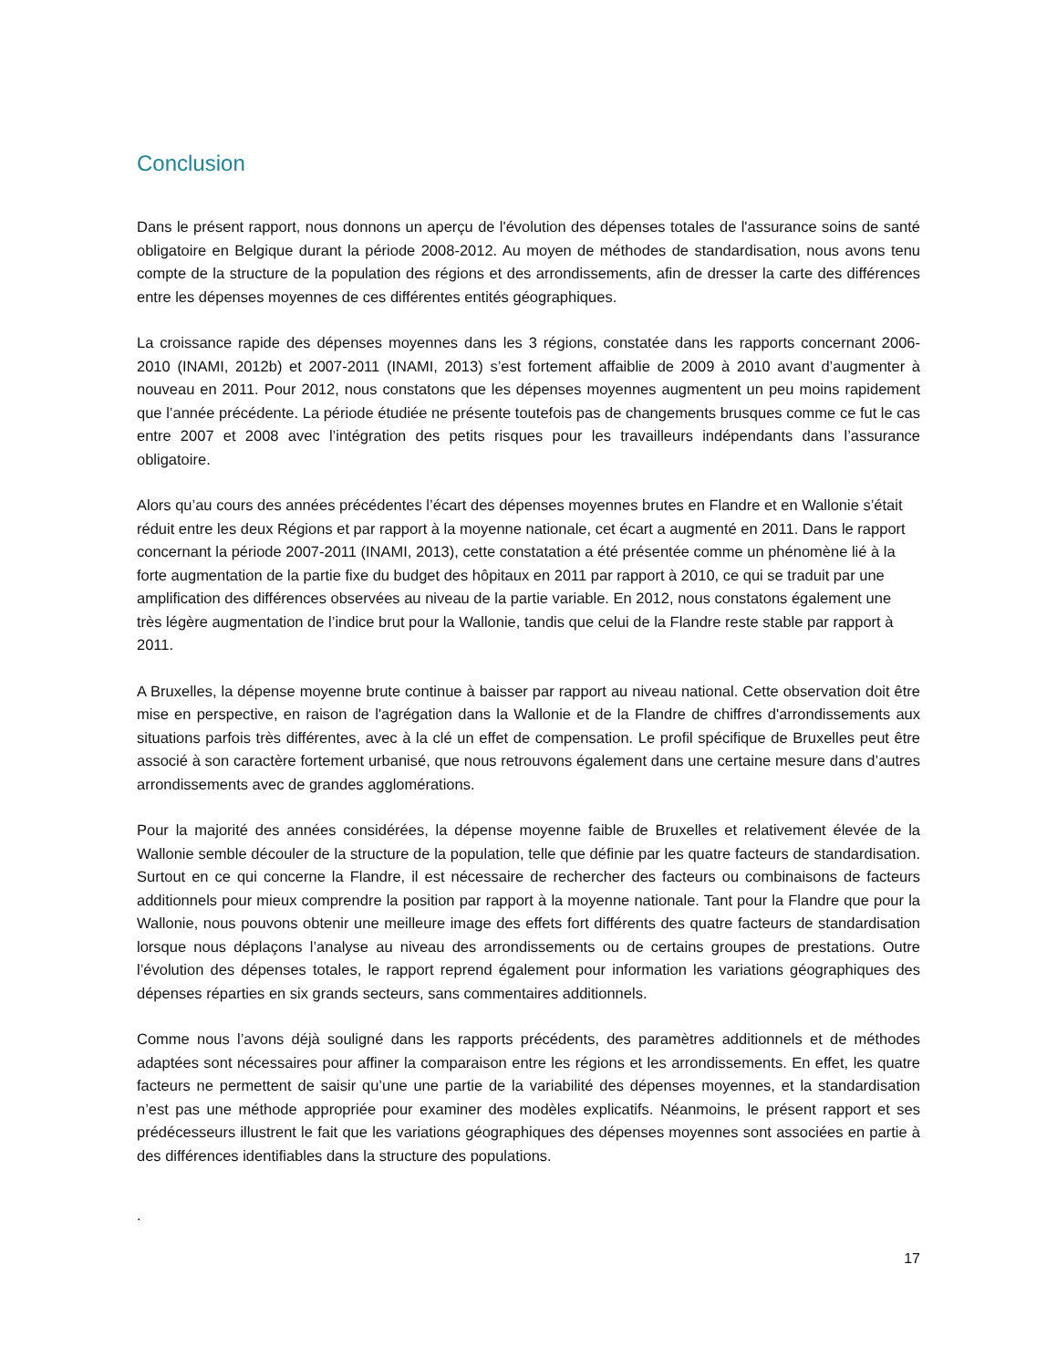Conclusion
Dans le présent rapport, nous donnons un aperçu de l'évolution des dépenses totales de l'assurance soins de santé obligatoire en Belgique durant la période 2008-2012. Au moyen de méthodes de standardisation, nous avons tenu compte de la structure de la population des régions et des arrondissements, afin de dresser la carte des différences entre les dépenses moyennes de ces différentes entités géographiques.
La croissance rapide des dépenses moyennes dans les 3 régions, constatée dans les rapports concernant 2006-2010 (INAMI, 2012b) et 2007-2011 (INAMI, 2013) s’est fortement affaiblie de 2009 à 2010 avant d’augmenter à nouveau en 2011. Pour 2012, nous constatons que les dépenses moyennes augmentent un peu moins rapidement que l’année précédente. La période étudiée ne présente toutefois pas de change­ments brusques comme ce fut le cas entre 2007 et 2008 avec l’intégration des petits risques pour les travail­leurs indépendants dans l’assurance obligatoire.
Alors qu’au cours des années précédentes l’écart des dépenses moyennes brutes en Flandre et en Wallonie s’était réduit entre les deux Régions et par rapport à la moyenne nationale, cet écart a augmenté en 2011. Dans le rapport concernant la période 2007-2011 (INAMI, 2013), cette constatation a été présentée comme un phénomène lié à la forte augmentation de la partie fixe du budget des hôpitaux en 2011 par rapport à 2010, ce qui se traduit par une amplification des différences observées au niveau de la partie variable. En 2012, nous constatons également une très légère augmentation de l’indice brut pour la Wallonie, tandis que celui de la Flandre reste stable par rapport à 2011.
A Bruxelles, la dépense moyenne brute continue à baisser par rapport au niveau national. Cette observation doit être mise en perspective, en raison de l'agrégation dans la Wallonie et de la Flandre de chiffres d'arron­dissements aux situations parfois très différentes, avec à la clé un effet de compensation. Le profil spécifique de Bruxelles peut être associé à son caractère fortement urbanisé, que nous retrouvons également dans une certaine mesure dans d’autres arrondissements avec de grandes agglomérations.
Pour la majorité des années considérées, la dépense moyenne faible de Bruxelles et relativement élevée de la Wallonie semble découler de la structure de la population, telle que définie par les quatre facteurs de standardisation. Surtout en ce qui concerne la Flandre, il est nécessaire de rechercher des facteurs ou com­binaisons de facteurs additionnels pour mieux comprendre la position par rapport à la moyenne nationale. Tant pour la Flandre que pour la Wallonie, nous pouvons obtenir une meilleure image des effets fort diffé­rents des quatre facteurs de standardisation lorsque nous déplaçons l’analyse au niveau des arrondisse­ments ou de certains groupes de prestations. Outre l’évolution des dépenses totales, le rapport reprend éga­lement pour information les variations géographiques des dépenses réparties en six grands secteurs, sans commentaires additionnels.
Comme nous l’avons déjà souligné dans les rapports précédents, des paramètres additionnels et de mé­thodes adaptées sont nécessaires pour affiner la comparaison entre les régions et les arrondissements. En effet, les quatre facteurs ne permettent de saisir qu’une une partie de la variabilité des dépenses moyennes, et la standardisation n’est pas une méthode appropriée pour examiner des modèles explicatifs. Néanmoins, le présent rapport et ses prédécesseurs illustrent le fait que les variations géographiques des dépenses moyennes sont associées en partie à des différences identifiables dans la structure des populations.
.
17